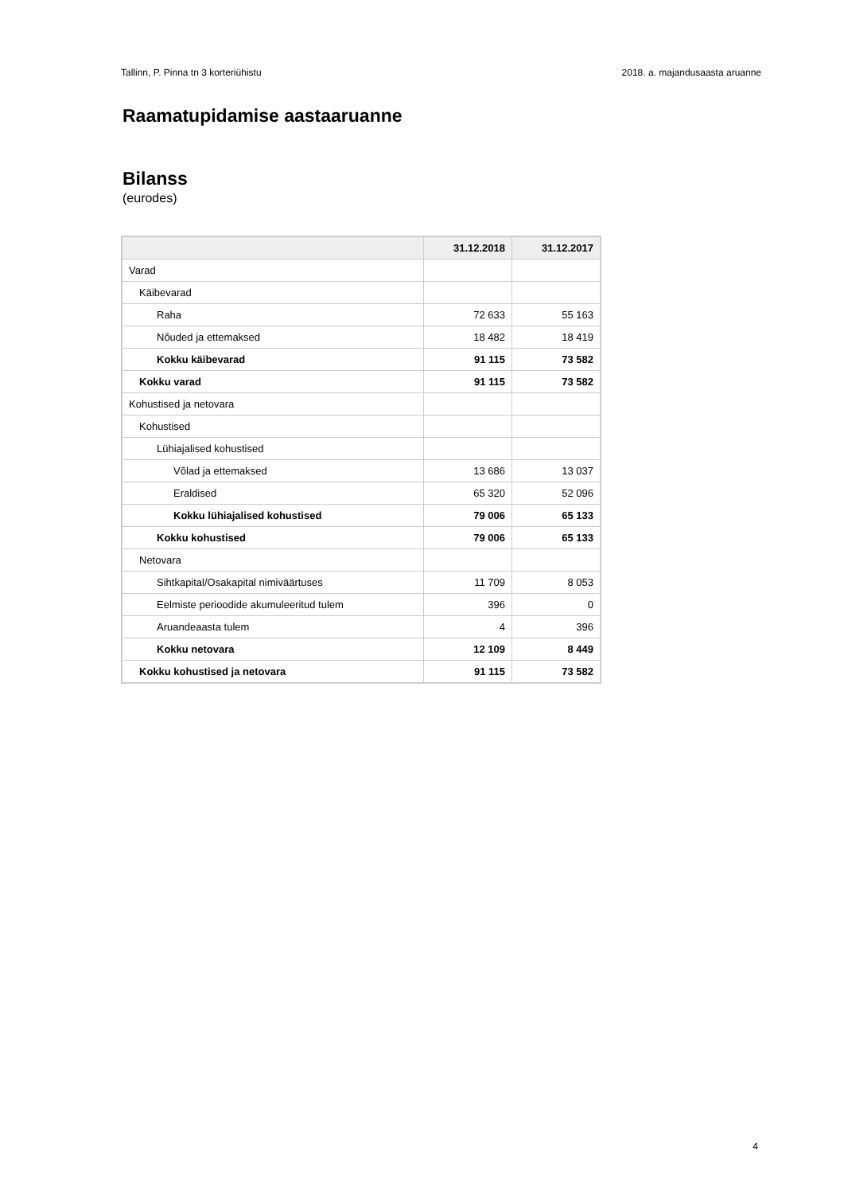Tallinn, P. Pinna tn 3 korteriühistu 2018. a. majandusaasta aruanne
Raamatupidamise aastaaruanne
Bilanss
(eurodes)
| | 31.12.2018 | 31.12.2017 |
| --- | --- | --- |
| Varad | | |
| Käibevarad | | |
| Raha | 72 633 | 55 163 |
| Nõuded ja ettemaksed | 18 482 | 18 419 |
| Kokku käibevarad | 91 115 | 73 582 |
| Kokku varad | 91 115 | 73 582 |
| Kohustised ja netovara | | |
| Kohustised | | |
| Lühiajalised kohustised | | |
| Võlad ja ettemaksed | 13 686 | 13 037 |
| Eraldised | 65 320 | 52 096 |
| Kokku lühiajalised kohustised | 79 006 | 65 133 |
| Kokku kohustised | 79 006 | 65 133 |
| Netovara | | |
| Sihtkapital/Osakapital nimiväärtuses | 11 709 | 8 053 |
| Eelmiste perioodide akumuleeritud tulem | 396 | 0 |
| Aruandeaasta tulem | 4 | 396 |
| Kokku netovara | 12 109 | 8 449 |
| Kokku kohustised ja netovara | 91 115 | 73 582 |
4